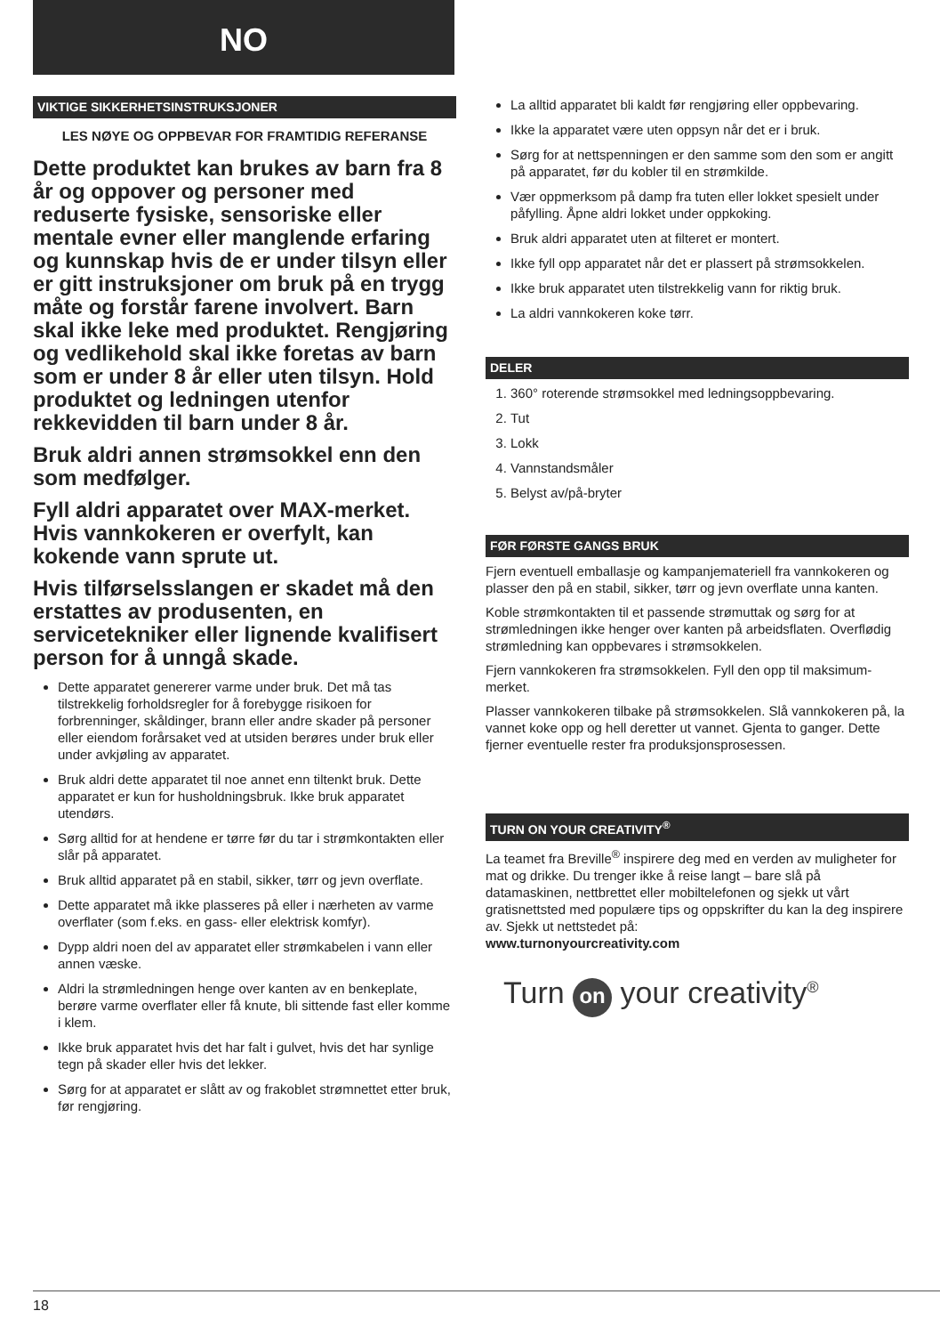NO
VIKTIGE SIKKERHETSINSTRUKSJONER
LES NØYE OG OPPBEVAR FOR FRAMTIDIG REFERANSE
Dette produktet kan brukes av barn fra 8 år og oppover og personer med reduserte fysiske, sensoriske eller mentale evner eller manglende erfaring og kunnskap hvis de er under tilsyn eller er gitt instruksjoner om bruk på en trygg måte og forstår farene involvert. Barn skal ikke leke med produktet. Rengjøring og vedlikehold skal ikke foretas av barn som er under 8 år eller uten tilsyn. Hold produktet og ledningen utenfor rekkevidden til barn under 8 år.
Bruk aldri annen strømsokkel enn den som medfølger.
Fyll aldri apparatet over MAX-merket. Hvis vannkokeren er overfylt, kan kokende vann sprute ut.
Hvis tilførselsslangen er skadet må den erstattes av produsenten, en servicetekniker eller lignende kvalifisert person for å unngå skade.
Dette apparatet genererer varme under bruk. Det må tas tilstrekkelig forholdsregler for å forebygge risikoen for forbrenninger, skåldinger, brann eller andre skader på personer eller eiendom forårsaket ved at utsiden berøres under bruk eller under avkjøling av apparatet.
Bruk aldri dette apparatet til noe annet enn tiltenkt bruk. Dette apparatet er kun for husholdningsbruk. Ikke bruk apparatet utendørs.
Sørg alltid for at hendene er tørre før du tar i strømkontakten eller slår på apparatet.
Bruk alltid apparatet på en stabil, sikker, tørr og jevn overflate.
Dette apparatet må ikke plasseres på eller i nærheten av varme overflater (som f.eks. en gass- eller elektrisk komfyr).
Dypp aldri noen del av apparatet eller strømkabelen i vann eller annen væske.
Aldri la strømledningen henge over kanten av en benkeplate, berøre varme overflater eller få knute, bli sittende fast eller komme i klem.
Ikke bruk apparatet hvis det har falt i gulvet, hvis det har synlige tegn på skader eller hvis det lekker.
Sørg for at apparatet er slått av og frakoblet strømnettet etter bruk, før rengjøring.
La alltid apparatet bli kaldt før rengjøring eller oppbevaring.
Ikke la apparatet være uten oppsyn når det er i bruk.
Sørg for at nettspenningen er den samme som den som er angitt på apparatet, før du kobler til en strømkilde.
Vær oppmerksom på damp fra tuten eller lokket spesielt under påfylling. Åpne aldri lokket under oppkoking.
Bruk aldri apparatet uten at filteret er montert.
Ikke fyll opp apparatet når det er plassert på strømsokkelen.
Ikke bruk apparatet uten tilstrekkelig vann for riktig bruk.
La aldri vannkokeren koke tørr.
DELER
1. 360° roterende strømsokkel med ledningsoppbevaring.
2. Tut
3. Lokk
4. Vannstandsmåler
5. Belyst av/på-bryter
FØR FØRSTE GANGS BRUK
Fjern eventuell emballasje og kampanjemateriell fra vannkokeren og plasser den på en stabil, sikker, tørr og jevn overflate unna kanten.
Koble strømkontakten til et passende strømuttak og sørg for at strømledningen ikke henger over kanten på arbeidsflaten. Overflødig strømledning kan oppbevares i strømsokkelen.
Fjern vannkokeren fra strømsokkelen. Fyll den opp til maksimum-merket.
Plasser vannkokeren tilbake på strømsokkelen. Slå vannkokeren på, la vannet koke opp og hell deretter ut vannet. Gjenta to ganger. Dette fjerner eventuelle rester fra produksjonsprosessen.
TURN ON YOUR CREATIVITY<sup>®</sup>
La teamet fra Breville<sup>®</sup> inspirere deg med en verden av muligheter for mat og drikke. Du trenger ikke å reise langt – bare slå på datamaskinen, nettbrettet eller mobiltelefonen og sjekk ut vårt gratisnettsted med populære tips og oppskrifter du kan la deg inspirere av. Sjekk ut nettstedet på:
www.turnonyourcreativity.com
Turn on your creativity<sup>®</sup>
18